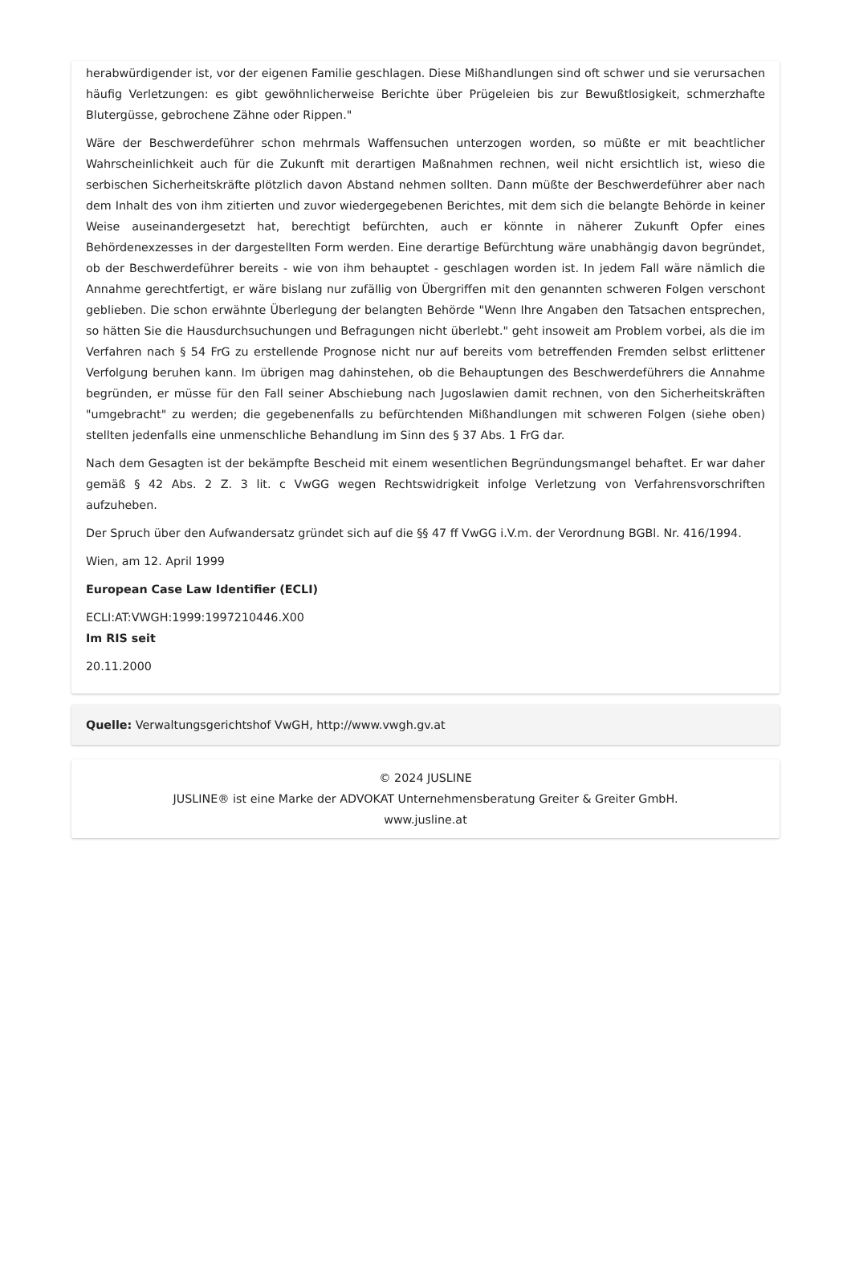herabwürdigender ist, vor der eigenen Familie geschlagen. Diese Mißhandlungen sind oft schwer und sie verursachen häufig Verletzungen: es gibt gewöhnlicherweise Berichte über Prügeleien bis zur Bewußtlosigkeit, schmerzhafte Blutergüsse, gebrochene Zähne oder Rippen."
Wäre der Beschwerdeführer schon mehrmals Waffensuchen unterzogen worden, so müßte er mit beachtlicher Wahrscheinlichkeit auch für die Zukunft mit derartigen Maßnahmen rechnen, weil nicht ersichtlich ist, wieso die serbischen Sicherheitskräfte plötzlich davon Abstand nehmen sollten. Dann müßte der Beschwerdeführer aber nach dem Inhalt des von ihm zitierten und zuvor wiedergegebenen Berichtes, mit dem sich die belangte Behörde in keiner Weise auseinandergesetzt hat, berechtigt befürchten, auch er könnte in näherer Zukunft Opfer eines Behördenexzesses in der dargestellten Form werden. Eine derartige Befürchtung wäre unabhängig davon begründet, ob der Beschwerdeführer bereits - wie von ihm behauptet - geschlagen worden ist. In jedem Fall wäre nämlich die Annahme gerechtfertigt, er wäre bislang nur zufällig von Übergriffen mit den genannten schweren Folgen verschont geblieben. Die schon erwähnte Überlegung der belangten Behörde "Wenn Ihre Angaben den Tatsachen entsprechen, so hätten Sie die Hausdurchsuchungen und Befragungen nicht überlebt." geht insoweit am Problem vorbei, als die im Verfahren nach § 54 FrG zu erstellende Prognose nicht nur auf bereits vom betreffenden Fremden selbst erlittener Verfolgung beruhen kann. Im übrigen mag dahinstehen, ob die Behauptungen des Beschwerdeführers die Annahme begründen, er müsse für den Fall seiner Abschiebung nach Jugoslawien damit rechnen, von den Sicherheitskräften "umgebracht" zu werden; die gegebenenfalls zu befürchtenden Mißhandlungen mit schweren Folgen (siehe oben) stellten jedenfalls eine unmenschliche Behandlung im Sinn des § 37 Abs. 1 FrG dar.
Nach dem Gesagten ist der bekämpfte Bescheid mit einem wesentlichen Begründungsmangel behaftet. Er war daher gemäß § 42 Abs. 2 Z. 3 lit. c VwGG wegen Rechtswidrigkeit infolge Verletzung von Verfahrensvorschriften aufzuheben.
Der Spruch über den Aufwandersatz gründet sich auf die §§ 47 ff VwGG i.V.m. der Verordnung BGBl. Nr. 416/1994.
Wien, am 12. April 1999
European Case Law Identifier (ECLI)
ECLI:AT:VWGH:1999:1997210446.X00
Im RIS seit
20.11.2000
Quelle: Verwaltungsgerichtshof VwGH, http://www.vwgh.gv.at
© 2024 JUSLINE
JUSLINE® ist eine Marke der ADVOKAT Unternehmensberatung Greiter & Greiter GmbH.
www.jusline.at